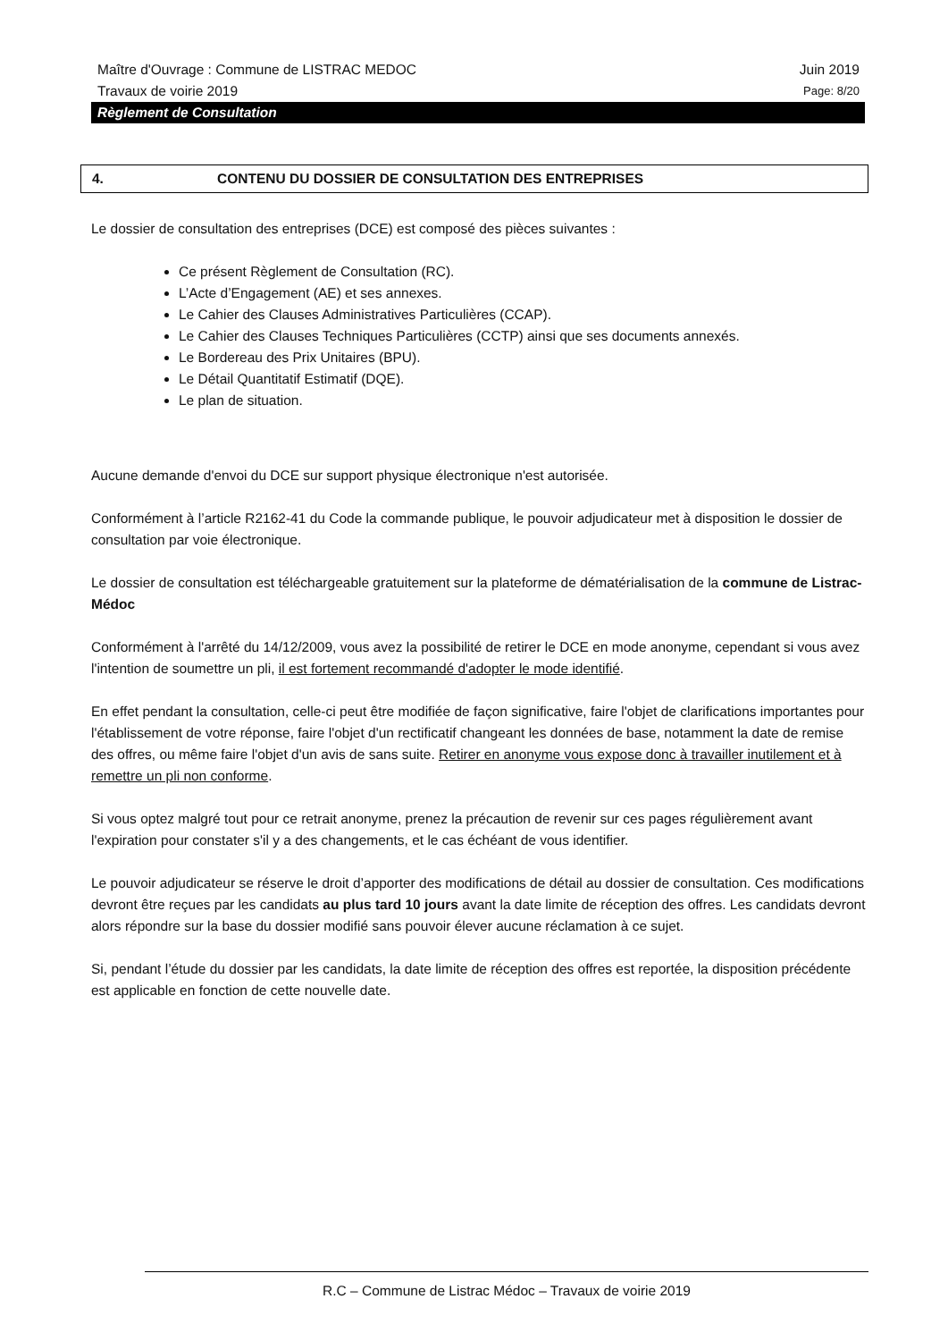Maître d'Ouvrage : Commune de LISTRAC MEDOC Juin 2019
Travaux de voirie 2019 Page: 8/20
Règlement de Consultation
4. CONTENU DU DOSSIER DE CONSULTATION DES ENTREPRISES
Le dossier de consultation des entreprises (DCE) est composé des pièces suivantes :
Ce présent Règlement de Consultation (RC).
L’Acte d’Engagement (AE) et ses annexes.
Le Cahier des Clauses Administratives Particulières (CCAP).
Le Cahier des Clauses Techniques Particulières (CCTP) ainsi que ses documents annexés.
Le Bordereau des Prix Unitaires (BPU).
Le Détail Quantitatif Estimatif (DQE).
Le plan de situation.
Aucune demande d'envoi du DCE sur support physique électronique n'est autorisée.
Conformément à l’article R2162-41 du Code la commande publique, le pouvoir adjudicateur met à disposition le dossier de consultation par voie électronique.
Le dossier de consultation est téléchargeable gratuitement sur la plateforme de dématérialisation de la commune de Listrac-Médoc
Conformément à l'arrêté du 14/12/2009, vous avez la possibilité de retirer le DCE en mode anonyme, cependant si vous avez l'intention de soumettre un pli, il est fortement recommandé d'adopter le mode identifié.
En effet pendant la consultation, celle-ci peut être modifiée de façon significative, faire l'objet de clarifications importantes pour l'établissement de votre réponse, faire l'objet d'un rectificatif changeant les données de base, notamment la date de remise des offres, ou même faire l'objet d'un avis de sans suite. Retirer en anonyme vous expose donc à travailler inutilement et à remettre un pli non conforme.
Si vous optez malgré tout pour ce retrait anonyme, prenez la précaution de revenir sur ces pages régulièrement avant l'expiration pour constater s'il y a des changements, et le cas échéant de vous identifier.
Le pouvoir adjudicateur se réserve le droit d’apporter des modifications de détail au dossier de consultation. Ces modifications devront être reçues par les candidats au plus tard 10 jours avant la date limite de réception des offres. Les candidats devront alors répondre sur la base du dossier modifié sans pouvoir élever aucune réclamation à ce sujet.
Si, pendant l’étude du dossier par les candidats, la date limite de réception des offres est reportée, la disposition précédente est applicable en fonction de cette nouvelle date.
R.C – Commune de Listrac Médoc – Travaux de voirie 2019